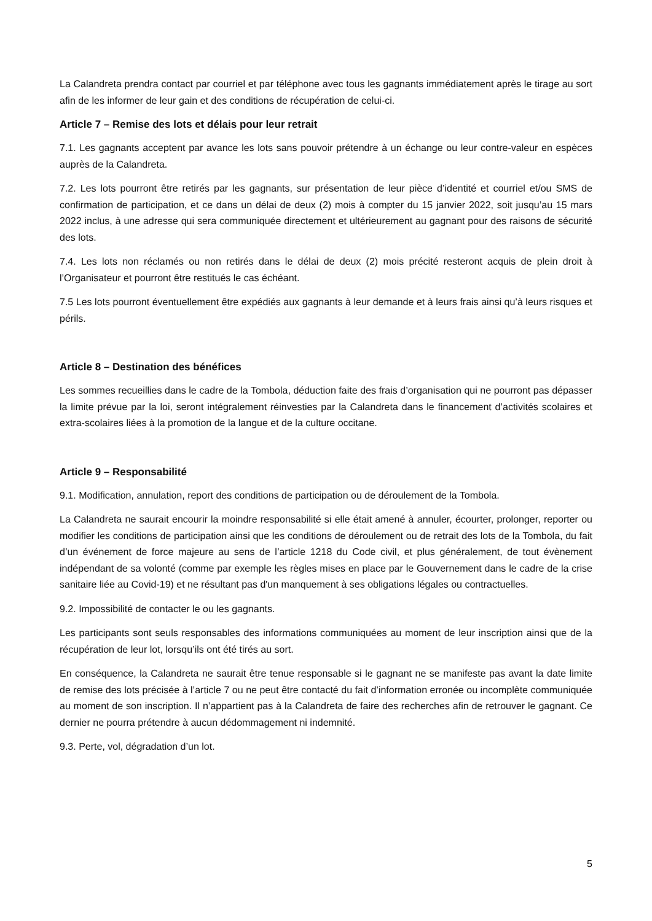La Calandreta prendra contact par courriel et par téléphone avec tous les gagnants immédiatement après le tirage au sort afin de les informer de leur gain et des conditions de récupération de celui-ci.
Article 7 – Remise des lots et délais pour leur retrait
7.1. Les gagnants acceptent par avance les lots sans pouvoir prétendre à un échange ou leur contre-valeur en espèces auprès de la Calandreta.
7.2. Les lots pourront être retirés par les gagnants, sur présentation de leur pièce d’identité et courriel et/ou SMS de confirmation de participation, et ce dans un délai de deux (2) mois à compter du 15 janvier 2022, soit jusqu’au 15 mars 2022 inclus, à une adresse qui sera communiquée directement et ultérieurement au gagnant pour des raisons de sécurité des lots.
7.4. Les lots non réclamés ou non retirés dans le délai de deux (2) mois précité resteront acquis de plein droit à l’Organisateur et pourront être restitués le cas échéant.
7.5 Les lots pourront éventuellement être expédiés aux gagnants à leur demande et à leurs frais ainsi qu’à leurs risques et périls.
Article 8 – Destination des bénéfices
Les sommes recueillies dans le cadre de la Tombola, déduction faite des frais d’organisation qui ne pourront pas dépasser la limite prévue par la loi, seront intégralement réinvesties par la Calandreta dans le financement d’activités scolaires et extra-scolaires liées à la promotion de la langue et de la culture occitane.
Article 9 – Responsabilité
9.1. Modification, annulation, report des conditions de participation ou de déroulement de la Tombola.
La Calandreta ne saurait encourir la moindre responsabilité si elle était amené à annuler, écourter, prolonger, reporter ou modifier les conditions de participation ainsi que les conditions de déroulement ou de retrait des lots de la Tombola, du fait d’un événement de force majeure au sens de l’article 1218 du Code civil, et plus généralement, de tout évènement indépendant de sa volonté (comme par exemple les règles mises en place par le Gouvernement dans le cadre de la crise sanitaire liée au Covid-19) et ne résultant pas d'un manquement à ses obligations légales ou contractuelles.
9.2. Impossibilité de contacter le ou les gagnants.
Les participants sont seuls responsables des informations communiquées au moment de leur inscription ainsi que de la récupération de leur lot, lorsqu’ils ont été tirés au sort.
En conséquence, la Calandreta ne saurait être tenue responsable si le gagnant ne se manifeste pas avant la date limite de remise des lots précisée à l’article 7 ou ne peut être contacté du fait d’information erronée ou incomplète communiquée au moment de son inscription. Il n’appartient pas à la Calandreta de faire des recherches afin de retrouver le gagnant. Ce dernier ne pourra prétendre à aucun dédommagement ni indemnité.
9.3. Perte, vol, dégradation d’un lot.
5